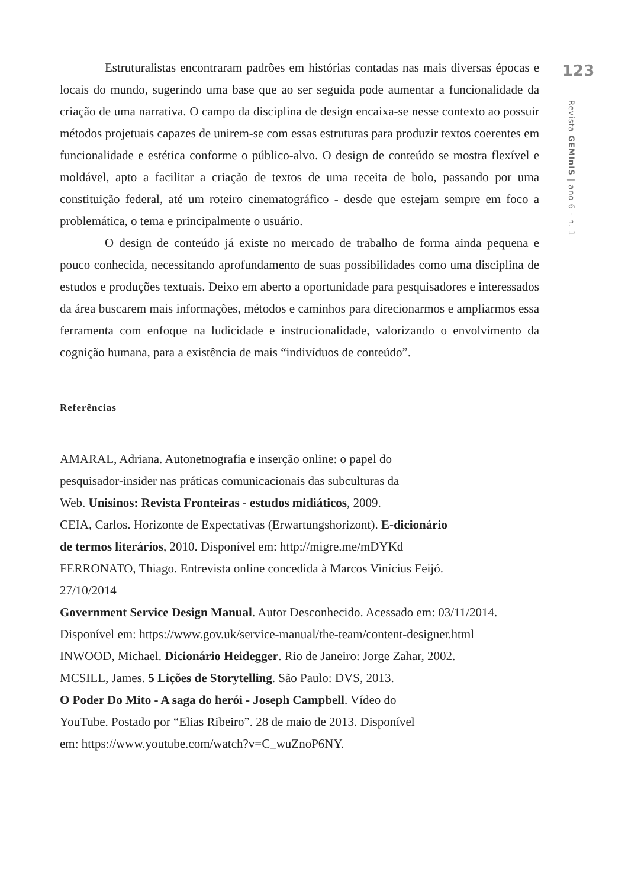123
Revista GEMInIS | ano 6 - n. 1
Estruturalistas encontraram padrões em histórias contadas nas mais diversas épocas e locais do mundo, sugerindo uma base que ao ser seguida pode aumentar a funcionalidade da criação de uma narrativa. O campo da disciplina de design encaixa-se nesse contexto ao possuir métodos projetuais capazes de unirem-se com essas estruturas para produzir textos coerentes em funcionalidade e estética conforme o público-alvo. O design de conteúdo se mostra flexível e moldável, apto a facilitar a criação de textos de uma receita de bolo, passando por uma constituição federal, até um roteiro cinematográfico - desde que estejam sempre em foco a problemática, o tema e principalmente o usuário.
O design de conteúdo já existe no mercado de trabalho de forma ainda pequena e pouco conhecida, necessitando aprofundamento de suas possibilidades como uma disciplina de estudos e produções textuais. Deixo em aberto a oportunidade para pesquisadores e interessados da área buscarem mais informações, métodos e caminhos para direcionarmos e ampliarmos essa ferramenta com enfoque na ludicidade e instrucionalidade, valorizando o envolvimento da cognição humana, para a existência de mais “indivíduos de conteúdo”.
Referências
AMARAL, Adriana. Autonetnografia e inserção online: o papel do
pesquisador-insider nas práticas comunicacionais das subculturas da
Web. Unisinos: Revista Fronteiras - estudos midiáticos, 2009.
CEIA, Carlos. Horizonte de Expectativas (Erwartungshorizont). E-dicionário
de termos literários, 2010. Disponível em: http://migre.me/mDYKd
FERRONATO, Thiago. Entrevista online concedida à Marcos Vinícius Feijó.
27/10/2014
Government Service Design Manual. Autor Desconhecido. Acessado em: 03/11/2014.
Disponível em: https://www.gov.uk/service-manual/the-team/content-designer.html
INWOOD, Michael. Dicionário Heidegger. Rio de Janeiro: Jorge Zahar, 2002.
MCSILL, James. 5 Lições de Storytelling. São Paulo: DVS, 2013.
O Poder Do Mito - A saga do herói - Joseph Campbell. Vídeo do
YouTube. Postado por “Elias Ribeiro”. 28 de maio de 2013. Disponível
em: https://www.youtube.com/watch?v=C_wuZnoP6NY.